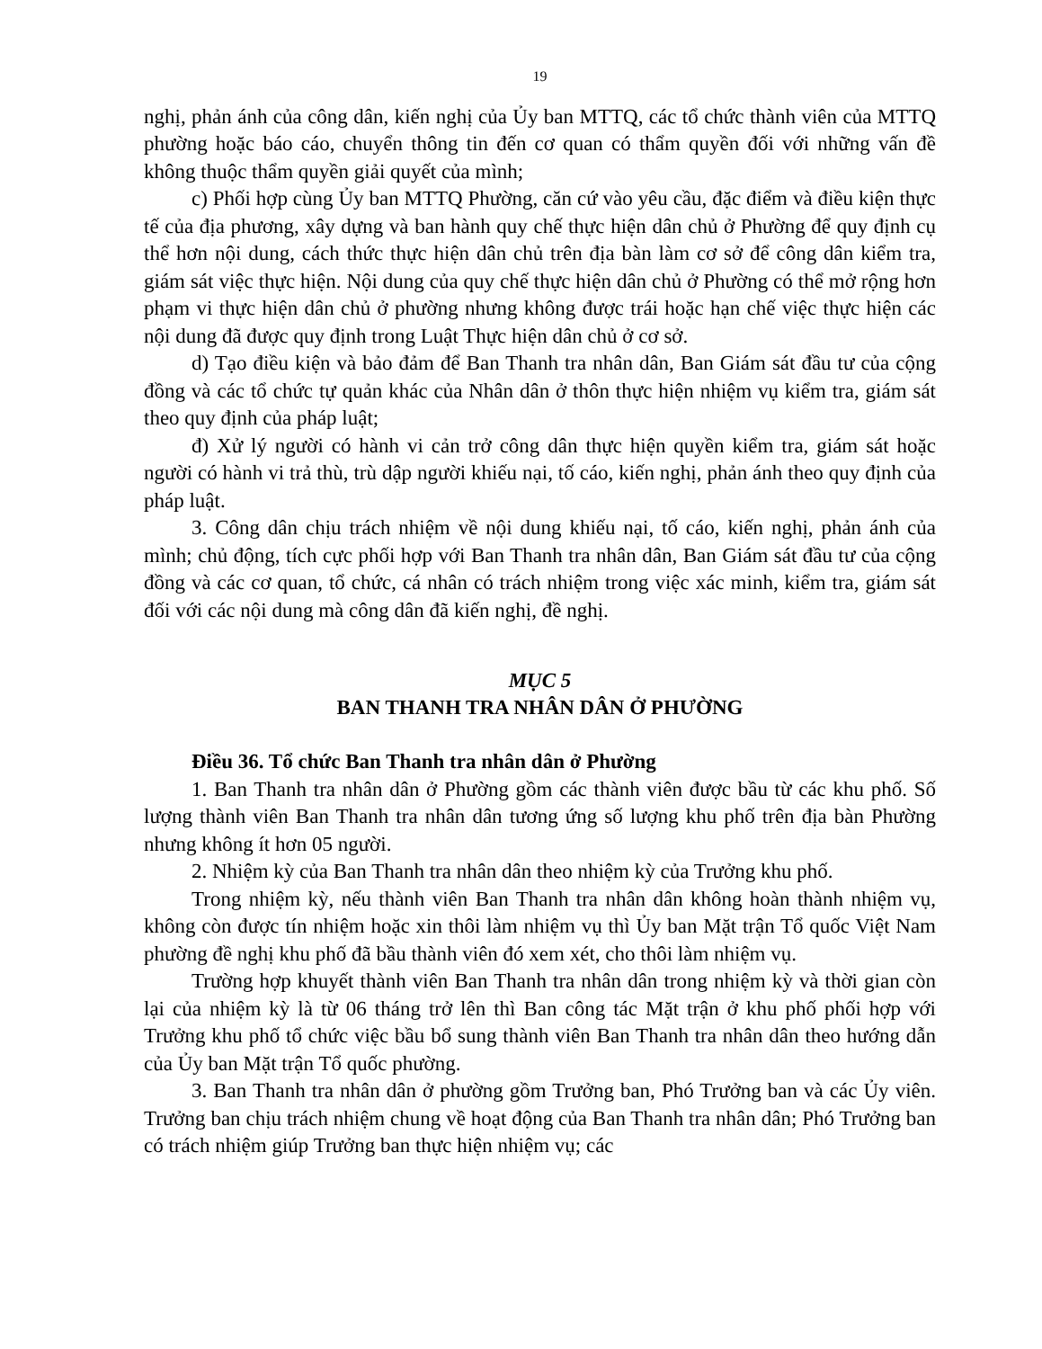19
nghị, phản ánh của công dân, kiến nghị của Ủy ban MTTQ, các tổ chức thành viên của MTTQ phường hoặc báo cáo, chuyển thông tin đến cơ quan có thẩm quyền đối với những vấn đề không thuộc thẩm quyền giải quyết của mình;
c) Phối hợp cùng Ủy ban MTTQ Phường, căn cứ vào yêu cầu, đặc điểm và điều kiện thực tế của địa phương, xây dựng và ban hành quy chế thực hiện dân chủ ở Phường để quy định cụ thể hơn nội dung, cách thức thực hiện dân chủ trên địa bàn làm cơ sở để công dân kiểm tra, giám sát việc thực hiện. Nội dung của quy chế thực hiện dân chủ ở Phường có thể mở rộng hơn phạm vi thực hiện dân chủ ở phường nhưng không được trái hoặc hạn chế việc thực hiện các nội dung đã được quy định trong Luật Thực hiện dân chủ ở cơ sở.
d) Tạo điều kiện và bảo đảm để Ban Thanh tra nhân dân, Ban Giám sát đầu tư của cộng đồng và các tổ chức tự quản khác của Nhân dân ở thôn thực hiện nhiệm vụ kiểm tra, giám sát theo quy định của pháp luật;
đ) Xử lý người có hành vi cản trở công dân thực hiện quyền kiểm tra, giám sát hoặc người có hành vi trả thù, trù dập người khiếu nại, tố cáo, kiến nghị, phản ánh theo quy định của pháp luật.
3. Công dân chịu trách nhiệm về nội dung khiếu nại, tố cáo, kiến nghị, phản ánh của mình; chủ động, tích cực phối hợp với Ban Thanh tra nhân dân, Ban Giám sát đầu tư của cộng đồng và các cơ quan, tổ chức, cá nhân có trách nhiệm trong việc xác minh, kiểm tra, giám sát đối với các nội dung mà công dân đã kiến nghị, đề nghị.
MỤC 5
BAN THANH TRA NHÂN DÂN Ở PHƯỜNG
Điều 36. Tổ chức Ban Thanh tra nhân dân ở Phường
1. Ban Thanh tra nhân dân ở Phường gồm các thành viên được bầu từ các khu phố. Số lượng thành viên Ban Thanh tra nhân dân tương ứng số lượng khu phố trên địa bàn Phường nhưng không ít hơn 05 người.
2. Nhiệm kỳ của Ban Thanh tra nhân dân theo nhiệm kỳ của Trưởng khu phố.
Trong nhiệm kỳ, nếu thành viên Ban Thanh tra nhân dân không hoàn thành nhiệm vụ, không còn được tín nhiệm hoặc xin thôi làm nhiệm vụ thì Ủy ban Mặt trận Tổ quốc Việt Nam phường đề nghị khu phố đã bầu thành viên đó xem xét, cho thôi làm nhiệm vụ.
Trường hợp khuyết thành viên Ban Thanh tra nhân dân trong nhiệm kỳ và thời gian còn lại của nhiệm kỳ là từ 06 tháng trở lên thì Ban công tác Mặt trận ở khu phố phối hợp với Trưởng khu phố tổ chức việc bầu bổ sung thành viên Ban Thanh tra nhân dân theo hướng dẫn của Ủy ban Mặt trận Tổ quốc phường.
3. Ban Thanh tra nhân dân ở phường gồm Trưởng ban, Phó Trưởng ban và các Ủy viên. Trưởng ban chịu trách nhiệm chung về hoạt động của Ban Thanh tra nhân dân; Phó Trưởng ban có trách nhiệm giúp Trưởng ban thực hiện nhiệm vụ; các